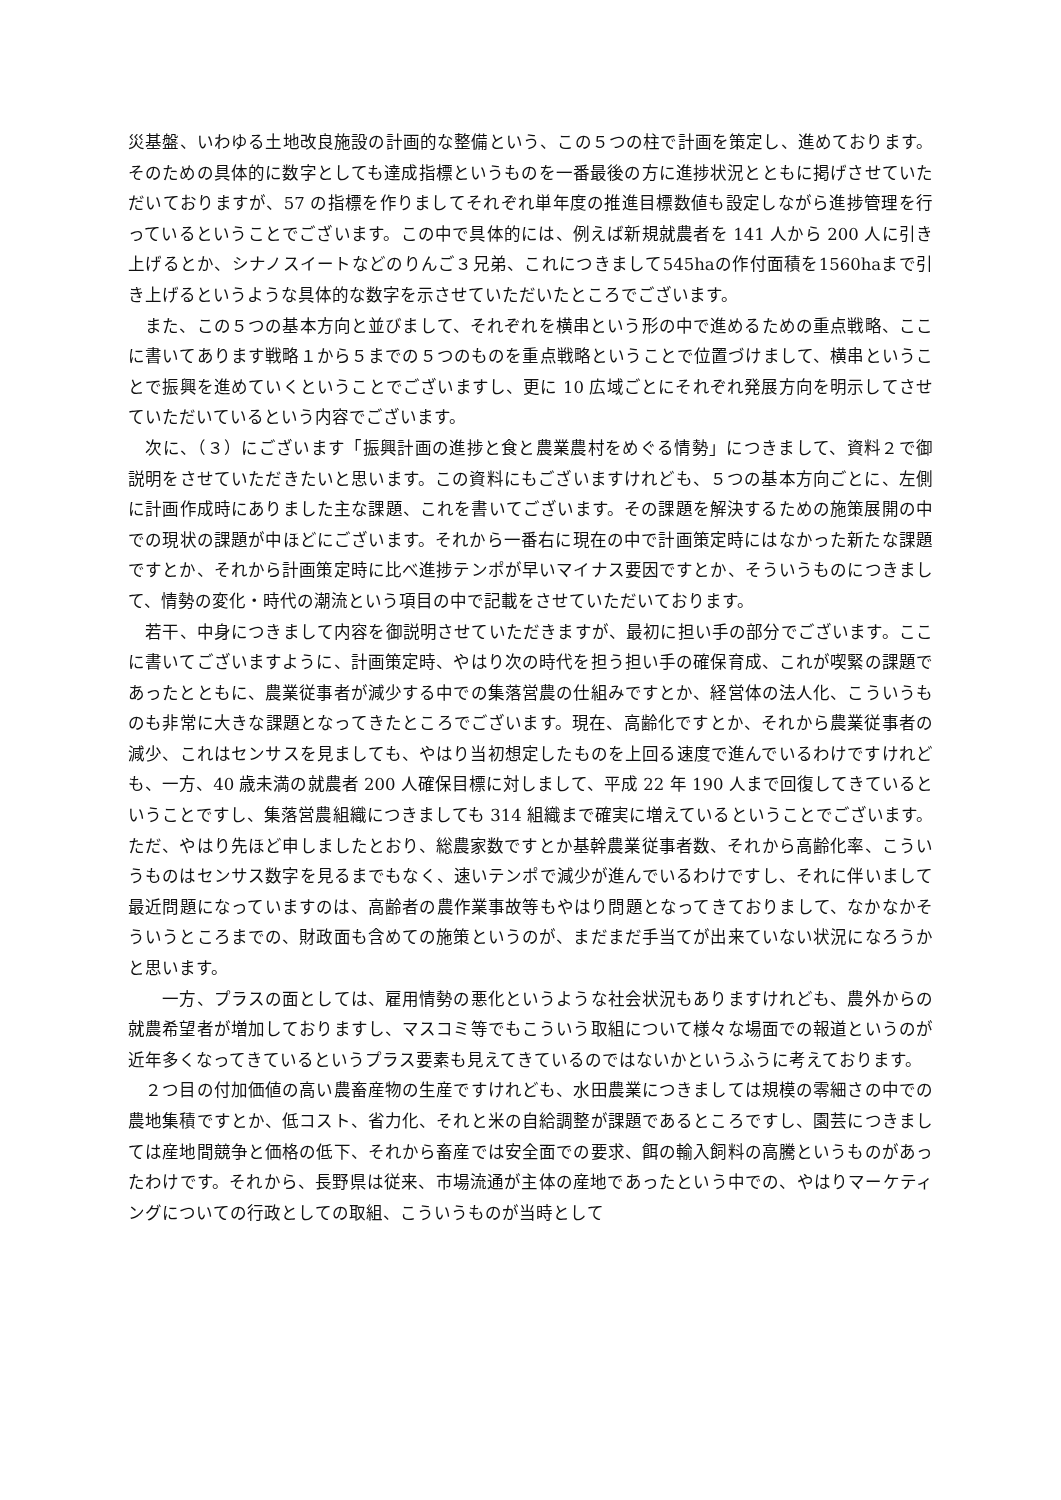災基盤、いわゆる土地改良施設の計画的な整備という、この５つの柱で計画を策定し、進めております。そのための具体的に数字としても達成指標というものを一番最後の方に進捗状況とともに掲げさせていただいておりますが、57 の指標を作りましてそれぞれ単年度の推進目標数値も設定しながら進捗管理を行っているということでございます。この中で具体的には、例えば新規就農者を 141 人から 200 人に引き上げるとか、シナノスイートなどのりんご３兄弟、これにつきまして545haの作付面積を1560haまで引き上げるというような具体的な数字を示させていただいたところでございます。
　また、この５つの基本方向と並びまして、それぞれを横串という形の中で進めるための重点戦略、ここに書いてあります戦略１から５までの５つのものを重点戦略ということで位置づけまして、横串ということで振興を進めていくということでございますし、更に 10 広域ごとにそれぞれ発展方向を明示してさせていただいているという内容でございます。
　次に、（３）にございます「振興計画の進捗と食と農業農村をめぐる情勢」につきまして、資料２で御説明をさせていただきたいと思います。この資料にもございますけれども、５つの基本方向ごとに、左側に計画作成時にありました主な課題、これを書いてございます。その課題を解決するための施策展開の中での現状の課題が中ほどにございます。それから一番右に現在の中で計画策定時にはなかった新たな課題ですとか、それから計画策定時に比べ進捗テンポが早いマイナス要因ですとか、そういうものにつきまして、情勢の変化・時代の潮流という項目の中で記載をさせていただいております。
　若干、中身につきまして内容を御説明させていただきますが、最初に担い手の部分でございます。ここに書いてございますように、計画策定時、やはり次の時代を担う担い手の確保育成、これが喫緊の課題であったとともに、農業従事者が減少する中での集落営農の仕組みですとか、経営体の法人化、こういうものも非常に大きな課題となってきたところでございます。現在、高齢化ですとか、それから農業従事者の減少、これはセンサスを見ましても、やはり当初想定したものを上回る速度で進んでいるわけですけれども、一方、40 歳未満の就農者 200 人確保目標に対しまして、平成 22 年 190 人まで回復してきているということですし、集落営農組織につきましても 314 組織まで確実に増えているということでございます。ただ、やはり先ほど申しましたとおり、総農家数ですとか基幹農業従事者数、それから高齢化率、こういうものはセンサス数字を見るまでもなく、速いテンポで減少が進んでいるわけですし、それに伴いまして最近問題になっていますのは、高齢者の農作業事故等もやはり問題となってきておりまして、なかなかそういうところまでの、財政面も含めての施策というのが、まだまだ手当てが出来ていない状況になろうかと思います。
　　一方、プラスの面としては、雇用情勢の悪化というような社会状況もありますけれども、農外からの就農希望者が増加しておりますし、マスコミ等でもこういう取組について様々な場面での報道というのが近年多くなってきているというプラス要素も見えてきているのではないかというふうに考えております。
　２つ目の付加価値の高い農畜産物の生産ですけれども、水田農業につきましては規模の零細さの中での農地集積ですとか、低コスト、省力化、それと米の自給調整が課題であるところですし、園芸につきましては産地間競争と価格の低下、それから畜産では安全面での要求、餌の輸入飼料の高騰というものがあったわけです。それから、長野県は従来、市場流通が主体の産地であったという中での、やはりマーケティングについての行政としての取組、こういうものが当時として